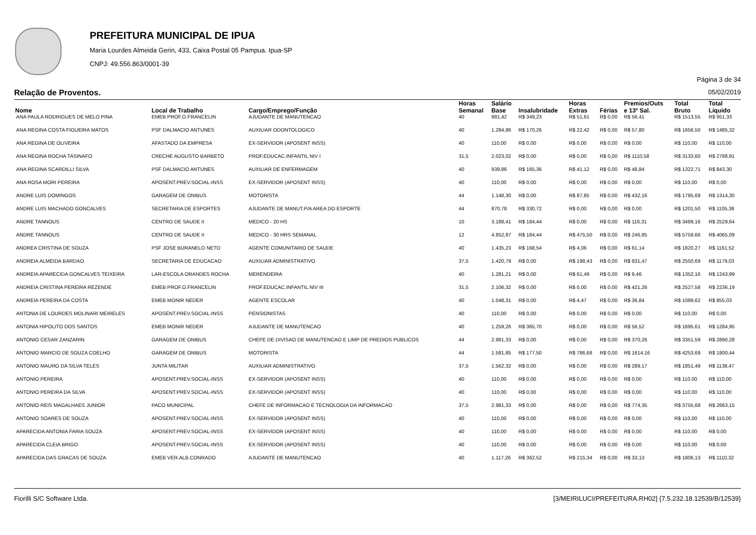PREFEITURA MUNICIPAL DE IPUA
Maria Lourdes Almeida Gerin, 433, Caixa Postal 05 Pampua. Ipua-SP
CNPJ: 49.556.863/0001-39
Página 3 de 34
Relação de Proventos. 05/02/2019
| Nome | Local de Trabalho | Cargo/Emprego/Função | Horas Semanal | Salário Base | Insalubridade | Horas Extras | Férias | Premios/Outs e 13º Sal. | Total Bruto | Total Líquido |
| --- | --- | --- | --- | --- | --- | --- | --- | --- | --- | --- |
| ANA PAULA RODRIGUES DE MELO PINA | EMEB PROF.O.FRANCELIN | AJUDANTE DE MANUTENCAO | 40 | 981,42 | R$ 349,23 | R$ 51,61 | R$ 0,00 | R$ 56,41 | R$ 1513,55 | R$ 951,33 |
| ANA REGINA COSTA FIGUEIRA MATOS | PSF DALMACIO ANTUNES | AUXILIAR ODONTOLOGICO | 40 | 1.284,86 | R$ 170,26 | R$ 22,42 | R$ 0,00 | R$ 57,80 | R$ 1656,50 | R$ 1485,32 |
| ANA REGINA DE OLIVEIRA | AFASTADO DA EMPRESA | EX-SERVIDOR (APOSENT INSS) | 40 | 110,00 | R$ 0,00 | R$ 0,00 | R$ 0,00 | R$ 0,00 | R$ 110,00 | R$ 110,00 |
| ANA REGINA ROCHA TASINAFO | CRECHE AUGUSTO BARBETO | PROF.EDUCAC.INFANTIL NIV I | 31,5 | 2.023,02 | R$ 0,00 | R$ 0,00 | R$ 0,00 | R$ 1110,58 | R$ 3133,60 | R$ 2788,91 |
| ANA REGINA SCARDILLI SILVA | PSF DALMACIO ANTUNES | AUXILIAR DE ENFERMAGEM | 40 | 939,86 | R$ 165,36 | R$ 41,12 | R$ 0,00 | R$ 48,84 | R$ 1322,71 | R$ 843,30 |
| ANA ROSA MORI PEREIRA | APOSENT.PREV.SOCIAL-INSS | EX-SERVIDOR (APOSENT INSS) | 40 | 110,00 | R$ 0,00 | R$ 0,00 | R$ 0,00 | R$ 0,00 | R$ 110,00 | R$ 0,00 |
| ANDRE LUIS DOMINGOS | GARAGEM DE ONIBUS | MOTORISTA | 44 | 1.148,30 | R$ 0,00 | R$ 87,85 | R$ 0,00 | R$ 432,16 | R$ 1785,69 | R$ 1314,30 |
| ANDRE LUIS MACHADO GONCALVES | SECRETARIA DE ESPORTES | AJUDANTE DE MANUT.P/A AREA DO ESPORTE | 44 | 870,78 | R$ 330,72 | R$ 0,00 | R$ 0,00 | R$ 0,00 | R$ 1201,50 | R$ 1105,38 |
| ANDRE TANNOUS | CENTRO DE SAUDE II | MEDICO - 20 HS | 10 | 3.188,41 | R$ 184,44 | R$ 0,00 | R$ 0,00 | R$ 116,31 | R$ 3489,16 | R$ 2529,64 |
| ANDRE TANNOUS | CENTRO DE SAUDE II | MEDICO - 30 HRS SEMANAL | 12 | 4.852,87 | R$ 184,44 | R$ 475,50 | R$ 0,00 | R$ 246,85 | R$ 5759,66 | R$ 4065,09 |
| ANDREA CRISTINA DE SOUZA | PSF JOSE BURANELO NETO | AGENTE COMUNITARIO DE SAUDE | 40 | 1.435,23 | R$ 168,54 | R$ 4,06 | R$ 0,00 | R$ 61,14 | R$ 1820,27 | R$ 1161,52 |
| ANDREIA ALMEIDA BARDAO | SECRETARIA DE EDUCACAO | AUXILIAR ADMINISTRATIVO | 37,5 | 1.420,79 | R$ 0,00 | R$ 198,43 | R$ 0,00 | R$ 931,47 | R$ 2550,69 | R$ 1179,03 |
| ANDREIA APARECIDA GONCALVES TEIXEIRA | LAR-ESCOLA ORANDES ROCHA | MERENDEIRA | 40 | 1.281,21 | R$ 0,00 | R$ 61,49 | R$ 0,00 | R$ 9,46 | R$ 1352,16 | R$ 1243,99 |
| ANDREIA CRISTINA PEREIRA REZENDE | EMEB PROF.O.FRANCELIN | PROF.EDUCAC.INFANTIL NIV III | 31,5 | 2.106,32 | R$ 0,00 | R$ 0,00 | R$ 0,00 | R$ 421,26 | R$ 2527,58 | R$ 2236,19 |
| ANDREIA PEREIRA DA COSTA | EMEB MONIR NEDER | AGENTE ESCOLAR | 40 | 1.048,31 | R$ 0,00 | R$ 4,47 | R$ 0,00 | R$ 36,84 | R$ 1089,62 | R$ 855,03 |
| ANTONIA DE LOURDES MOLINARI MEIRELES | APOSENT.PREV.SOCIAL-INSS | PENSIONISTAS | 40 | 110,00 | R$ 0,00 | R$ 0,00 | R$ 0,00 | R$ 0,00 | R$ 110,00 | R$ 0,00 |
| ANTONIA HIPOLITO DOS SANTOS | EMEB MONIR NEDER | AJUDANTE DE MANUTENCAO | 40 | 1.259,26 | R$ 365,70 | R$ 0,00 | R$ 0,00 | R$ 56,52 | R$ 1695,61 | R$ 1284,95 |
| ANTONIO CESAR ZANZARIN | GARAGEM DE ONIBUS | CHEFE DE DIVISAO DE MANUTENCAO E LIMP DE PREDIOS PUBLICOS | 44 | 2.981,33 | R$ 0,00 | R$ 0,00 | R$ 0,00 | R$ 370,26 | R$ 3351,59 | R$ 2890,28 |
| ANTONIO MARCIO DE SOUZA COELHO | GARAGEM DE ONIBUS | MOTORISTA | 44 | 1.581,85 | R$ 177,50 | R$ 786,68 | R$ 0,00 | R$ 1614,16 | R$ 4253,69 | R$ 1800,44 |
| ANTONIO MAURO DA SILVA TELES | JUNTA MILITAR | AUXILIAR ADMINISTRATIVO | 37,5 | 1.562,32 | R$ 0,00 | R$ 0,00 | R$ 0,00 | R$ 289,17 | R$ 1851,49 | R$ 1138,47 |
| ANTONIO PEREIRA | APOSENT.PREV.SOCIAL-INSS | EX-SERVIDOR (APOSENT INSS) | 40 | 110,00 | R$ 0,00 | R$ 0,00 | R$ 0,00 | R$ 0,00 | R$ 110,00 | R$ 110,00 |
| ANTONIO PEREIRA DA SILVA | APOSENT.PREV.SOCIAL-INSS | EX-SERVIDOR (APOSENT INSS) | 40 | 110,00 | R$ 0,00 | R$ 0,00 | R$ 0,00 | R$ 0,00 | R$ 110,00 | R$ 110,00 |
| ANTONIO REIS MAGALHAES JUNIOR | PACO MUNICIPAL | CHEFE DE INFORMACAO E TECNOLOGIA DA INFORMACAO | 37,5 | 2.981,33 | R$ 0,00 | R$ 0,00 | R$ 0,00 | R$ 774,35 | R$ 3755,68 | R$ 2663,15 |
| ANTONIO SOARES DE SOUZA | APOSENT.PREV.SOCIAL-INSS | EX-SERVIDOR (APOSENT INSS) | 40 | 110,00 | R$ 0,00 | R$ 0,00 | R$ 0,00 | R$ 0,00 | R$ 110,00 | R$ 110,00 |
| APARECIDA ANTONIA FARIA SOUZA | APOSENT.PREV.SOCIAL-INSS | EX-SERVIDOR (APOSENT INSS) | 40 | 110,00 | R$ 0,00 | R$ 0,00 | R$ 0,00 | R$ 0,00 | R$ 110,00 | R$ 0,00 |
| APARECIDA CLEIA BRIGO | APOSENT.PREV.SOCIAL-INSS | EX-SERVIDOR (APOSENT INSS) | 40 | 110,00 | R$ 0,00 | R$ 0,00 | R$ 0,00 | R$ 0,00 | R$ 110,00 | R$ 0,00 |
| APARECIDA DAS GRACAS DE SOUZA | EMEB VER.ALB.CONRADO | AJUDANTE DE MANUTENCAO | 40 | 1.117,26 | R$ 362,52 | R$ 215,34 | R$ 0,00 | R$ 33,13 | R$ 1806,13 | R$ 1110,32 |
Fiorilli S/C Software Ltda. [3/MEIRILUCI/PREFEITURA.RH02] {7.5.232.18.12539/B/12539}